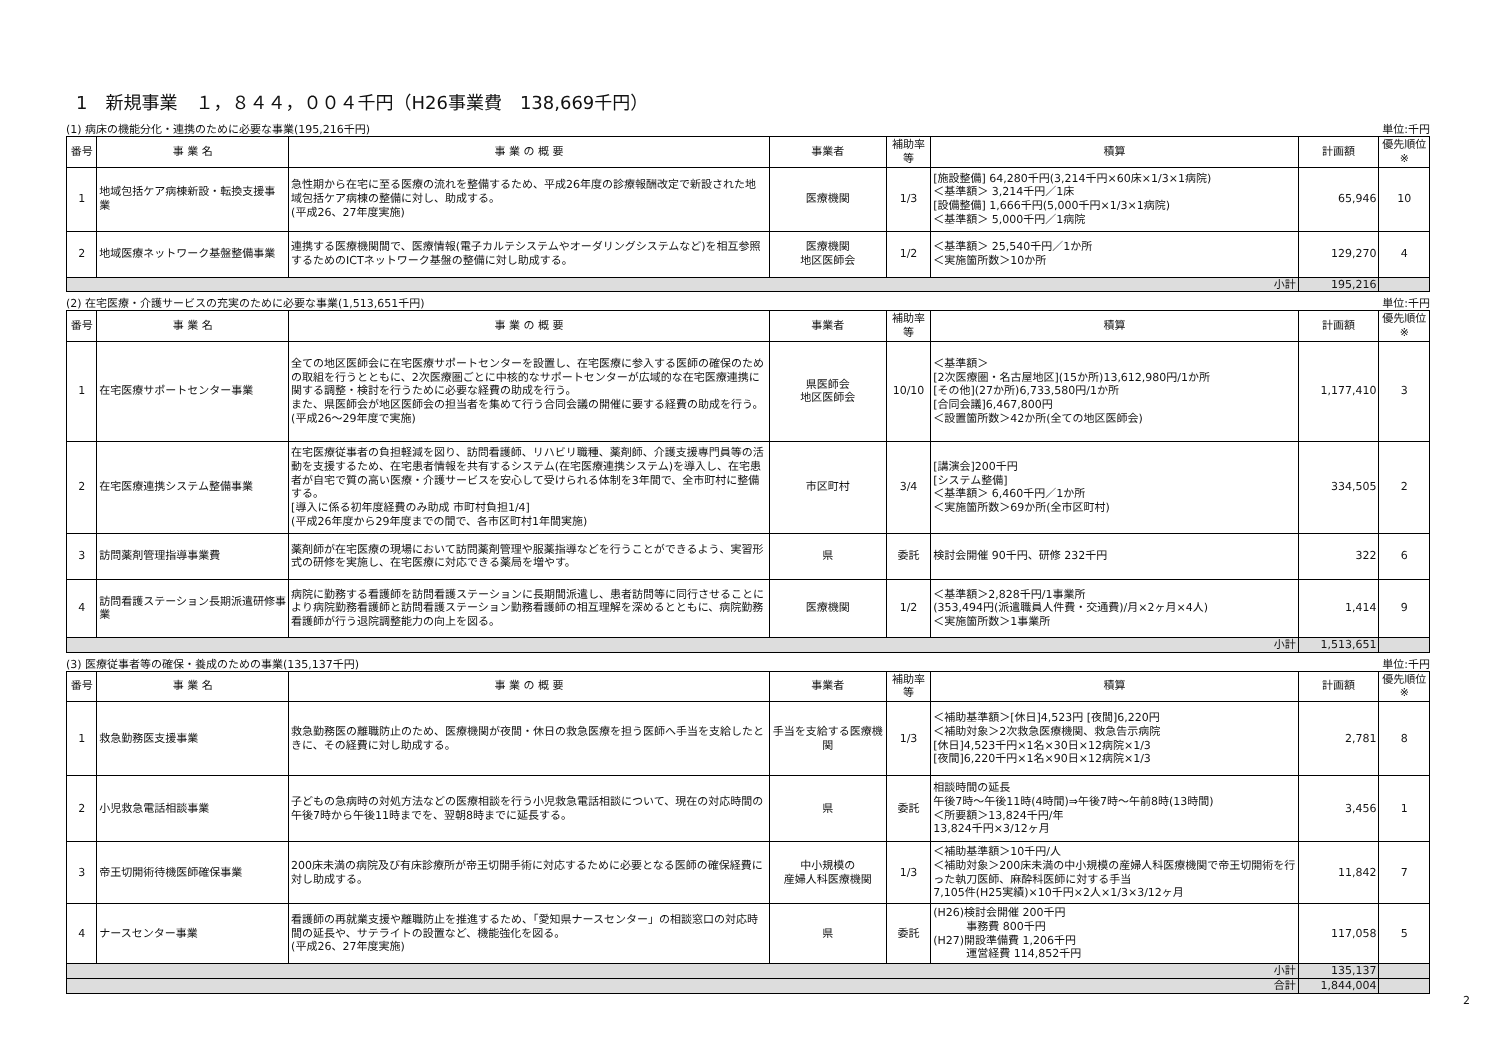1　新規事業　１，８４４，００４千円（H26事業費　138,669千円）
(1) 病床の機能分化・連携のために必要な事業(195,216千円) 単位:千円
| 番号 | 事 業 名 | 事 業 の 概 要 | 事業者 | 補助率等 | 積算 | 計画額 | 優先順位※ |
| --- | --- | --- | --- | --- | --- | --- | --- |
| 1 | 地域包括ケア病棟新設・転換支援事業 | 急性期から在宅に至る医療の流れを整備するため、平成26年度の診療報酬改定で新設された地域包括ケア病棟の整備に対し、助成する。 (平成26、27年度実施) | 医療機関 | 1/3 | [施設整備] 64,280千円(3,214千円×60床×1/3×1病院) ＜基準額＞ 3,214千円／1床 [設備整備] 1,666千円(5,000千円×1/3×1病院) ＜基準額＞ 5,000千円／1病院 | 65,946 | 10 |
| 2 | 地域医療ネットワーク基盤整備事業 | 連携する医療機関間で、医療情報(電子カルテシステムやオーダリングシステムなど)を相互参照するためのICTネットワーク基盤の整備に対し助成する。 | 医療機関 地区医師会 | 1/2 | ＜基準額＞ 25,540千円／1か所 ＜実施箇所数＞10か所 | 129,270 | 4 |
| 小計 | | | | | | 195,216 | |
(2) 在宅医療・介護サービスの充実のために必要な事業(1,513,651千円) 単位:千円
| 番号 | 事 業 名 | 事 業 の 概 要 | 事業者 | 補助率等 | 積算 | 計画額 | 優先順位※ |
| --- | --- | --- | --- | --- | --- | --- | --- |
| 1 | 在宅医療サポートセンター事業 | 全ての地区医師会に在宅医療サポートセンターを設置し、在宅医療に参入する医師の確保のための取組を行うとともに、2次医療圏ごとに中核的なサポートセンターが広域的な在宅医療連携に関する調整・検討を行うために必要な経費の助成を行う。 また、県医師会が地区医師会の担当者を集めて行う合同会議の開催に要する経費の助成を行う。 (平成26～29年度で実施) | 県医師会 地区医師会 | 10/10 | ＜基準額＞ [2次医療圏・名古屋地区](15か所)13,612,980円/1か所 [その他](27か所)6,733,580円/1か所 [合同会議]6,467,800円 ＜設置箇所数＞42か所(全ての地区医師会) | 1,177,410 | 3 |
| 2 | 在宅医療連携システム整備事業 | 在宅医療従事者の負担軽減を図り、訪問看護師、リハビリ職種、薬剤師、介護支援専門員等の活動を支援するため、在宅患者情報を共有するシステム(在宅医療連携システム)を導入し、在宅患者が自宅で質の高い医療・介護サービスを安心して受けられる体制を3年間で、全市町村に整備する。 [導入に係る初年度経費のみ助成 市町村負担1/4] (平成26年度から29年度までの間で、各市区町村1年間実施) | 市区町村 | 3/4 | [講演会]200千円 [システム整備] ＜基準額＞ 6,460千円／1か所 ＜実施箇所数＞69か所(全市区町村) | 334,505 | 2 |
| 3 | 訪問薬剤管理指導事業費 | 薬剤師が在宅医療の現場において訪問薬剤管理や服薬指導などを行うことができるよう、実習形式の研修を実施し、在宅医療に対応できる薬局を増やす。 | 県 | 委託 | 検討会開催 90千円、研修 232千円 | 322 | 6 |
| 4 | 訪問看護ステーション長期派遣研修事業 | 病院に勤務する看護師を訪問看護ステーションに長期間派遣し、患者訪問等に同行させることにより病院勤務看護師と訪問看護ステーション勤務看護師の相互理解を深めるとともに、病院勤務看護師が行う退院調整能力の向上を図る。 | 医療機関 | 1/2 | ＜基準額＞2,828千円/1事業所 (353,494円(派遣職員人件費・交通費)/月×2ヶ月×4人) ＜実施箇所数＞1事業所 | 1,414 | 9 |
| 小計 | | | | | | 1,513,651 | |
(3) 医療従事者等の確保・養成のための事業(135,137千円) 単位:千円
| 番号 | 事 業 名 | 事 業 の 概 要 | 事業者 | 補助率等 | 積算 | 計画額 | 優先順位※ |
| --- | --- | --- | --- | --- | --- | --- | --- |
| 1 | 救急勤務医支援事業 | 救急勤務医の離職防止のため、医療機関が夜間・休日の救急医療を担う医師へ手当を支給したときに、その経費に対し助成する。 | 手当を支給する医療機関 | 1/3 | ＜補助基準額＞[休日]4,523円 [夜間]6,220円 ＜補助対象＞2次救急医療機関、救急告示病院 [休日]4,523千円×1名×30日×12病院×1/3 [夜間]6,220千円×1名×90日×12病院×1/3 | 2,781 | 8 |
| 2 | 小児救急電話相談事業 | 子どもの急病時の対処方法などの医療相談を行う小児救急電話相談について、現在の対応時間の午後7時から午後11時までを、翌朝8時までに延長する。 | 県 | 委託 | 相談時間の延長 午後7時～午後11時(4時間)⇒午後7時～午前8時(13時間) ＜所要額＞13,824千円/年 13,824千円×3/12ヶ月 | 3,456 | 1 |
| 3 | 帝王切開術待機医師確保事業 | 200床未満の病院及び有床診療所が帝王切開手術に対応するために必要となる医師の確保経費に対し助成する。 | 中小規模の 産婦人科医療機関 | 1/3 | ＜補助基準額＞10千円/人 ＜補助対象＞200床未満の中小規模の産婦人科医療機関で帝王切開術を行った執刀医師、麻酔科医師に対する手当 7,105件(H25実績)×10千円×2人×1/3×3/12ヶ月 | 11,842 | 7 |
| 4 | ナースセンター事業 | 看護師の再就業支援や離職防止を推進するため、「愛知県ナースセンター」の相談窓口の対応時間の延長や、サテライトの設置など、機能強化を図る。 (平成26、27年度実施) | 県 | 委託 | (H26)検討会開催 200千円 事務費 800千円 (H27)開設準備費 1,206千円 運営経費 114,852千円 | 117,058 | 5 |
| 小計 | | | | | | 135,137 | |
| 合計 | | | | | | 1,844,004 | |
2